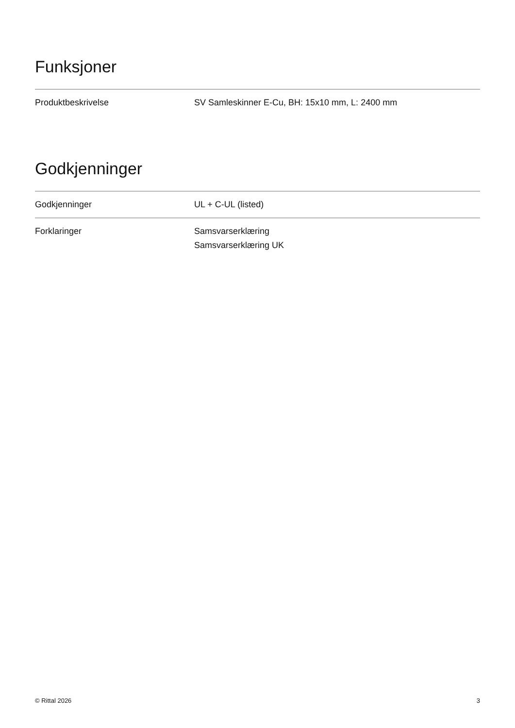Funksjoner
| Produktbeskrivelse | SV Samleskinner E-Cu, BH: 15x10 mm, L: 2400 mm |
Godkjenninger
| Godkjenninger | UL + C-UL (listed) |
| Forklaringer | Samsvarserklæring Samsvarserklæring UK |
© Rittal 2026 3